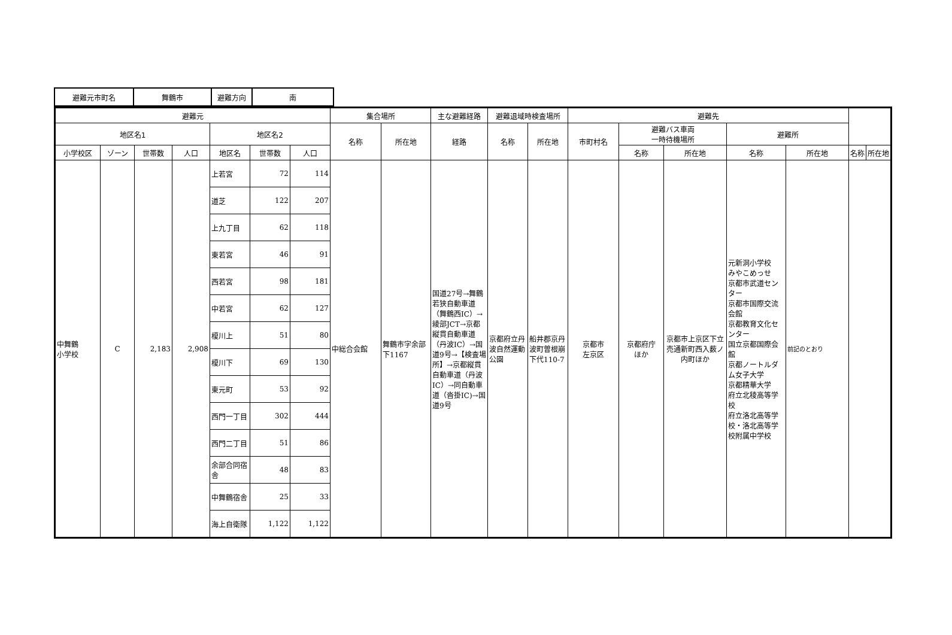| 避難元市町名 | 舞鶴市 | 避難方向 | 南 |
| 避難元 | | | | | | | 集合場所 | | 主な避難経路 | 避難退域時検査場所 | | 避難先 | | | | | | |
| --- | --- | --- | --- | --- | --- | --- | --- | --- | --- | --- | --- | --- | --- | --- | --- | --- | --- | --- |
| 地区名1 | | | | 地区名2 | | | 名称 | 所在地 | 経路 | 名称 | 所在地 | 市町村名 | 避難バス車両 一時待機場所 | | 避難所 | | | |
| 小学校区 | ゾーン | 世帯数 | 人口 | 地区名 | 世帯数 | 人口 | | | | | | | 名称 | 所在地 | 名称 | 所在地 | 名称 | 所在地 |
| 中舞鶴 小学校 | C | 2,183 | 2,908 | 上若宮 | 72 | 114 | 中総合会館 | 舞鶴市字余部下1167 | 国道27号→舞鶴若狭自動車道（舞鶴西IC）→綾部JCT→京都縦貫自動車道（丹波IC）→国道9号→【検査場所】→京都縦貫自動車道（丹波IC）→同自動車道（沓掛IC)→国道9号 | 京都府立丹波自然運動公園 | 船井郡京丹波町曽根崩下代110-7 | 京都市 左京区 | 京都府庁 ほか | 京都市上京区下立売通新町西入薮ノ内町ほか | 元新洞小学校 みやこめっせ 京都市武道センター 京都市国際交流会館 京都教育文化センター 国立京都国際会館 京都ノートルダム女子大学 京都精華大学 府立北稜高等学校 府立洛北高等学校・洛北高等学校附属中学校 | 前記のとおり | | |
| | | | | 道芝 | 122 | 207 | | | | | | | | | | | | |
| | | | | 上九丁目 | 62 | 118 | | | | | | | | | | | | |
| | | | | 東若宮 | 46 | 91 | | | | | | | | | | | | |
| | | | | 西若宮 | 98 | 181 | | | | | | | | | | | | |
| | | | | 中若宮 | 62 | 127 | | | | | | | | | | | | |
| | | | | 榎川上 | 51 | 80 | | | | | | | | | | | | |
| | | | | 榎川下 | 69 | 130 | | | | | | | | | | | | |
| | | | | 東元町 | 53 | 92 | | | | | | | | | | | | |
| | | | | 西門一丁目 | 302 | 444 | | | | | | | | | | | | |
| | | | | 西門二丁目 | 51 | 86 | | | | | | | | | | | | |
| | | | | 余部合同宿舎 | 48 | 83 | | | | | | | | | | | | |
| | | | | 中舞鶴宿舎 | 25 | 33 | | | | | | | | | | | | |
| | | | | 海上自衛隊 | 1,122 | 1,122 | | | | | | | | | | | | |